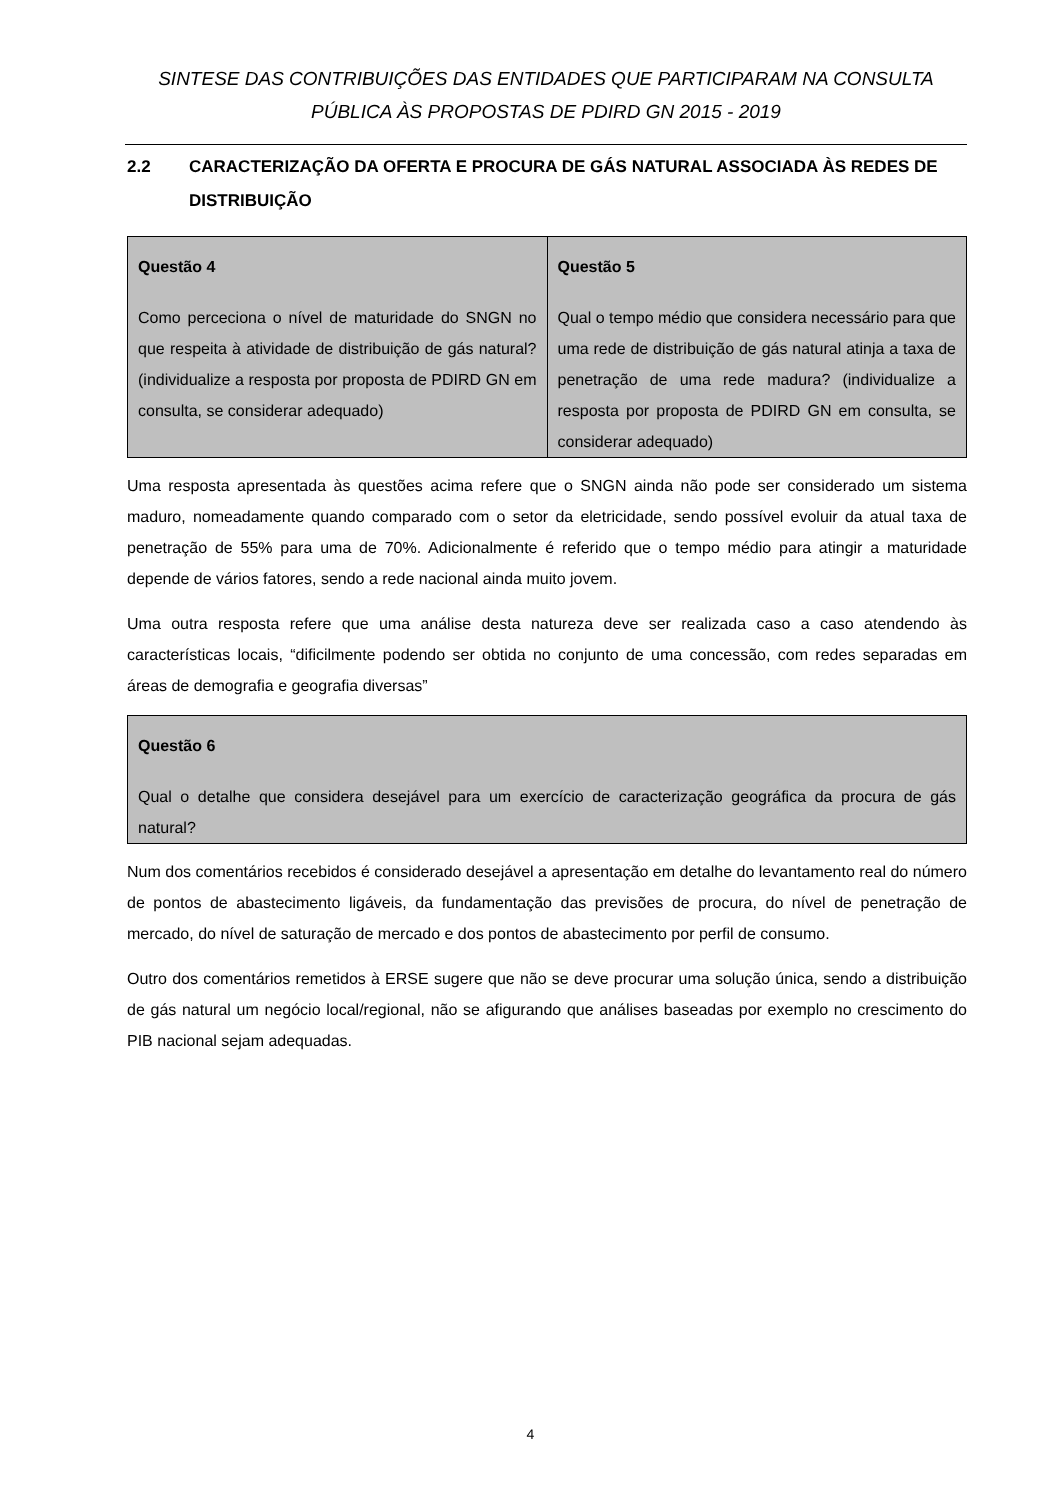SINTESE DAS CONTRIBUIÇÕES DAS ENTIDADES QUE PARTICIPARAM NA CONSULTA PÚBLICA ÀS PROPOSTAS DE PDIRD GN 2015 - 2019
2.2 CARACTERIZAÇÃO DA OFERTA E PROCURA DE GÁS NATURAL ASSOCIADA ÀS REDES DE DISTRIBUIÇÃO
| Questão 4 Como perceciona o nível de maturidade do SNGN no que respeita à atividade de distribuição de gás natural? (individualize a resposta por proposta de PDIRD GN em consulta, se considerar adequado) | Questão 5 Qual o tempo médio que considera necessário para que uma rede de distribuição de gás natural atinja a taxa de penetração de uma rede madura? (individualize a resposta por proposta de PDIRD GN em consulta, se considerar adequado) |
Uma resposta apresentada às questões acima refere que o SNGN ainda não pode ser considerado um sistema maduro, nomeadamente quando comparado com o setor da eletricidade, sendo possível evoluir da atual taxa de penetração de 55% para uma de 70%. Adicionalmente é referido que o tempo médio para atingir a maturidade depende de vários fatores, sendo a rede nacional ainda muito jovem.
Uma outra resposta refere que uma análise desta natureza deve ser realizada caso a caso atendendo às características locais, “dificilmente podendo ser obtida no conjunto de uma concessão, com redes separadas em áreas de demografia e geografia diversas”
| Questão 6 Qual o detalhe que considera desejável para um exercício de caracterização geográfica da procura de gás natural? |
Num dos comentários recebidos é considerado desejável a apresentação em detalhe do levantamento real do número de pontos de abastecimento ligáveis, da fundamentação das previsões de procura, do nível de penetração de mercado, do nível de saturação de mercado e dos pontos de abastecimento por perfil de consumo.
Outro dos comentários remetidos à ERSE sugere que não se deve procurar uma solução única, sendo a distribuição de gás natural um negócio local/regional, não se afigurando que análises baseadas por exemplo no crescimento do PIB nacional sejam adequadas.
4